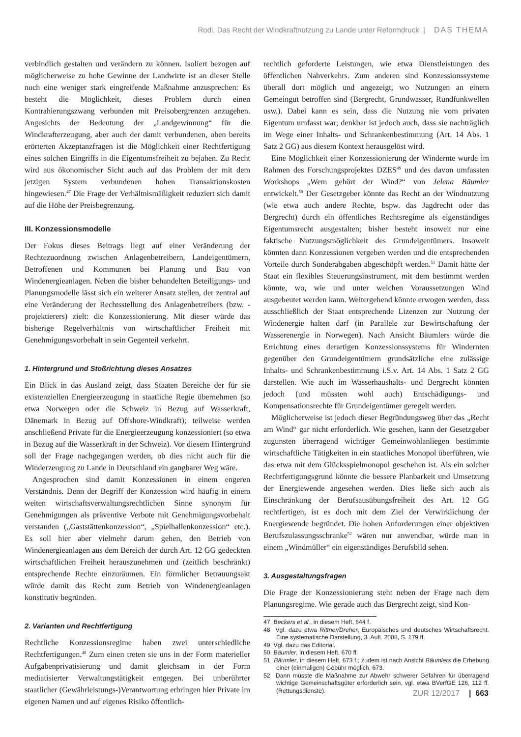Rodi, Das Recht der Windkraftnutzung zu Lande unter Reformdruck | DAS THEMA
verbindlich gestalten und verändern zu können. Isoliert bezogen auf möglicherweise zu hohe Gewinne der Landwirte ist an dieser Stelle noch eine weniger stark eingreifende Maßnahme anzusprechen: Es besteht die Möglichkeit, dieses Problem durch einen Kontrahierungszwang verbunden mit Preisobergrenzen anzugehen. Angesichts der Bedeutung der „Landgewinnung“ für die Windkrafterzeugung, aber auch der damit verbundenen, oben bereits erörterten Akzeptanzfragen ist die Möglichkeit einer Rechtfertigung eines solchen Eingriffs in die Eigentumsfreiheit zu bejahen. Zu Recht wird aus ökonomischer Sicht auch auf das Problem der mit dem jetzigen System verbundenen hohen Transaktionskosten hingewiesen.<sup>47</sup> Die Frage der Verhältnismäßigkeit reduziert sich damit auf die Höhe der Preisbegrenzung.
III. Konzessionsmodelle
Der Fokus dieses Beitrags liegt auf einer Veränderung der Rechtezuordnung zwischen Anlagenbetreibern, Landeigentümern, Betroffenen und Kommunen bei Planung und Bau von Windenergieanlagen. Neben die bisher behandelten Beteiligungs- und Planungsmodelle lässt sich ein weiterer Ansatz stellen, der zentral auf eine Veränderung der Rechtsstellung des Anlagenbetreibers (bzw. -projektierers) zielt: die Konzessionierung. Mit dieser würde das bisherige Regelverhältnis von wirtschaftlicher Freiheit mit Genehmigungsvorbehalt in sein Gegenteil verkehrt.
1. Hintergrund und Stoßrichtung dieses Ansatzes
Ein Blick in das Ausland zeigt, dass Staaten Bereiche der für sie existenziellen Energieerzeugung in staatliche Regie übernehmen (so etwa Norwegen oder die Schweiz in Bezug auf Wasserkraft, Dänemark in Bezug auf Offshore-Windkraft); teilweise werden anschließend Private für die Energieerzeugung konzessioniert (so etwa in Bezug auf die Wasserkraft in der Schweiz). Vor diesem Hintergrund soll der Frage nachgegangen werden, ob dies nicht auch für die Winderzeugung zu Lande in Deutschland ein gangbarer Weg wäre.
Angesprochen sind damit Konzessionen in einem engeren Verständnis. Denn der Begriff der Konzession wird häufig in einem weiten wirtschaftsverwaltungsrechtlichen Sinne synonym für Genehmigungen als präventive Verbote mit Genehmigungsvorbehalt verstanden („Gaststättenkonzession“, „Spielhallenkonzession“ etc.). Es soll hier aber vielmehr darum gehen, den Betrieb von Windenergieanlagen aus dem Bereich der durch Art. 12 GG gedeckten wirtschaftlichen Freiheit herauszunehmen und (zeitlich beschränkt) entsprechende Rechte einzuräumen. Ein förmlicher Betrauungsakt würde damit das Recht zum Betrieb von Windenergieanlagen konstitutiv begründen.
2. Varianten und Rechtfertigung
Rechtliche Konzessionsregime haben zwei unterschiedliche Rechtfertigungen.<sup>48</sup> Zum einen treten sie uns in der Form materieller Aufgabenprivatisierung und damit gleichsam in der Form mediatisierter Verwaltungstätigkeit entgegen. Bei unberührter staatlicher (Gewährleistungs-)Verantwortung erbringen hier Private im eigenen Namen und auf eigenes Risiko öffentlich-
rechtlich geforderte Leistungen, wie etwa Dienstleistungen des öffentlichen Nahverkehrs. Zum anderen sind Konzessionssysteme überall dort möglich und angezeigt, wo Nutzungen an einem Gemeingut betroffen sind (Bergrecht, Grundwasser, Rundfunkwellen usw.). Dabei kann es sein, dass die Nutzung nie vom privaten Eigentum umfasst war; denkbar ist jedoch auch, dass sie nachträglich im Wege einer Inhalts- und Schrankenbestimmung (Art. 14 Abs. 1 Satz 2 GG) aus diesem Kontext herausgelöst wird.
Eine Möglichkeit einer Konzessionierung der Windernte wurde im Rahmen des Forschungsprojektes DZES<sup>49</sup> und des davon umfassten Workshops „Wem gehört der Wind?“ von Jelena Bäumler entwickelt.<sup>50</sup> Der Gesetzgeber könnte das Recht an der Windnutzung (wie etwa auch andere Rechte, bspw. das Jagdrecht oder das Bergrecht) durch ein öffentliches Rechtsregime als eigenständiges Eigentumsrecht ausgestalten; bisher besteht insoweit nur eine faktische Nutzungsmöglichkeit des Grundeigentümers. Insoweit könnten dann Konzessionen vergeben werden und die entsprechenden Vorteile durch Sonderabgaben abgeschöpft werden.<sup>51</sup> Damit hätte der Staat ein flexibles Steuerungsinstrument, mit dem bestimmt werden könnte, wo, wie und unter welchen Voraussetzungen Wind ausgebeutet werden kann. Weitergehend könnte erwogen werden, dass ausschließlich der Staat entsprechende Lizenzen zur Nutzung der Windenergie halten darf (in Parallele zur Bewirtschaftung der Wasserenergie in Norwegen). Nach Ansicht Bäumlers würde die Errichtung eines derartigen Konzessionssystems für Windernten gegenüber den Grundeigentümern grundsätzliche eine zulässige Inhalts- und Schrankenbestimmung i.S.v. Art. 14 Abs. 1 Satz 2 GG darstellen. Wie auch im Wasserhaushalts- und Bergrecht könnten jedoch (und müssten wohl auch) Entschädigungs- und Kompensationsrechte für Grundeigentümer geregelt werden.
Möglicherweise ist jedoch dieser Begründungsweg über das „Recht am Wind“ gar nicht erforderlich. Wie gesehen, kann der Gesetzgeber zugunsten überragend wichtiger Gemeinwohlanliegen bestimmte wirtschaftliche Tätigkeiten in ein staatliches Monopol überführen, wie das etwa mit dem Glücksspielmonopol geschehen ist. Als ein solcher Rechtfertigungsgrund könnte die bessere Planbarkeit und Umsetzung der Energiewende angesehen werden. Dies ließe sich auch als Einschränkung der Berufsausübungsfreiheit des Art. 12 GG rechtfertigen, ist es doch mit dem Ziel der Verwirklichung der Energiewende begründet. Die hohen Anforderungen einer objektiven Berufszulassungsschranke<sup>52</sup> wären nur anwendbar, würde man in einem „Windmüller“ ein eigenständiges Berufsbild sehen.
3. Ausgestaltungsfragen
Die Frage der Konzessionierung steht neben der Frage nach dem Planungsregime. Wie gerade auch das Bergrecht zeigt, sind Kon-
47 Beckers et al., in diesem Heft, 644 f.
48 Vgl. dazu etwa Rittner/Dreher, Europäisches und deutsches Wirtschaftsrecht. Eine systematische Darstellung, 3. Aufl. 2008, S. 179 ff.
49 Vgl. dazu das Editorial.
50 Bäumler, in diesem Heft, 670 ff.
51 Bäumler, in diesem Heft, 673 f.; zudem ist nach Ansicht Bäumlers die Erhebung einer (einmaligen) Gebühr möglich, 673.
52 Dann müsste die Maßnahme zur Abwehr schwerer Gefahren für überragend wichtige Gemeinschaftsgüter erforderlich sein, vgl. etwa BVerfGE 126, 112 ff. (Rettungsdienste).
ZUR 12/2017 | 663